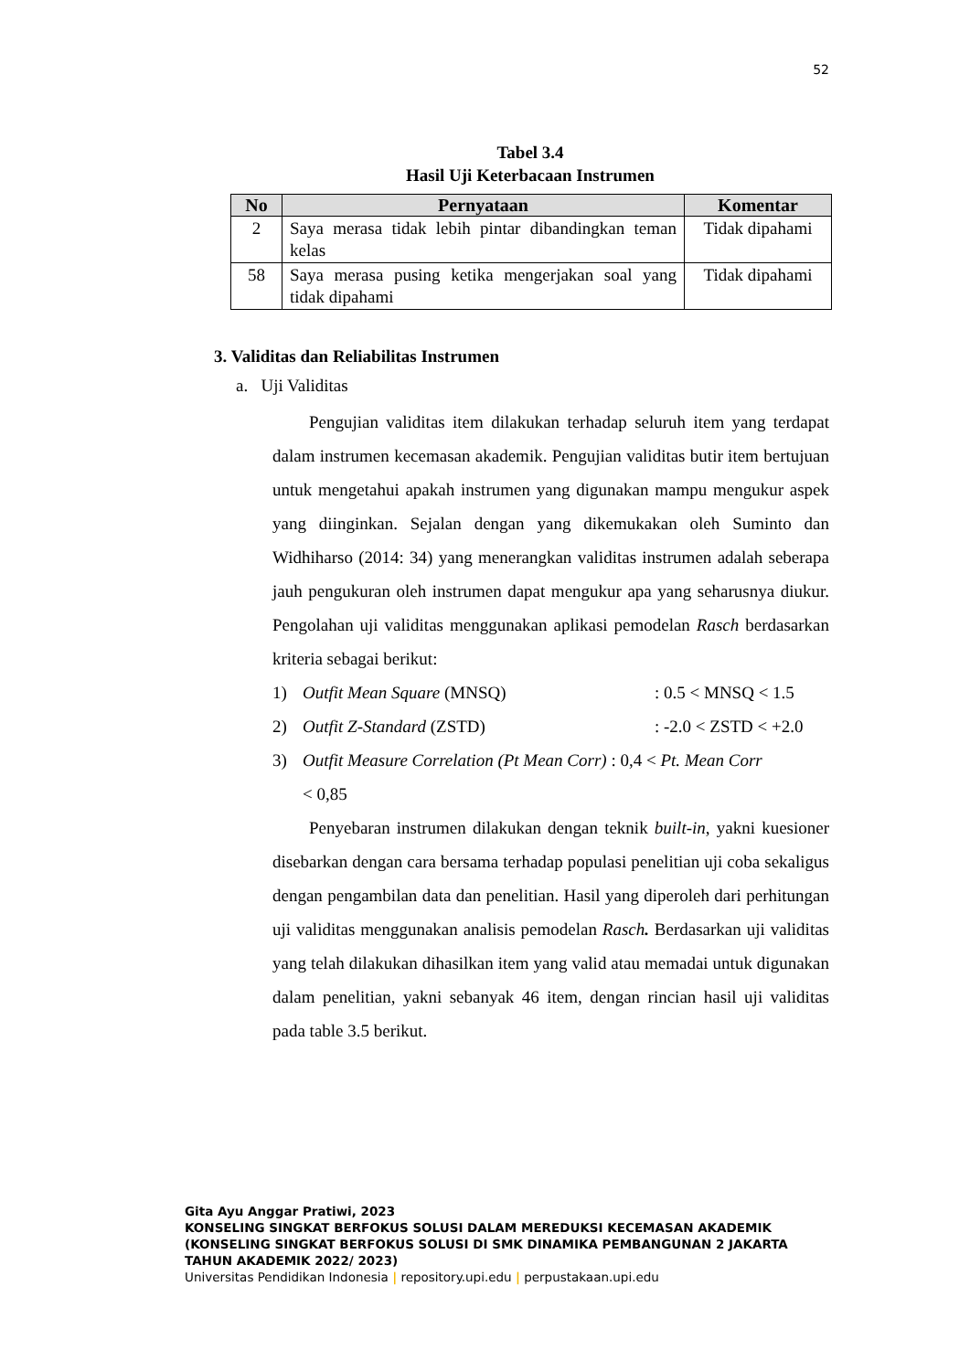52
Tabel 3.4
Hasil Uji Keterbacaan Instrumen
| No | Pernyataan | Komentar |
| --- | --- | --- |
| 2 | Saya merasa tidak lebih pintar dibandingkan teman kelas | Tidak dipahami |
| 58 | Saya merasa pusing ketika mengerjakan soal yang tidak dipahami | Tidak dipahami |
3. Validitas dan Reliabilitas Instrumen
a. Uji Validitas
Pengujian validitas item dilakukan terhadap seluruh item yang terdapat dalam instrumen kecemasan akademik. Pengujian validitas butir item bertujuan untuk mengetahui apakah instrumen yang digunakan mampu mengukur aspek yang diinginkan. Sejalan dengan yang dikemukakan oleh Suminto dan Widhiharso (2014: 34) yang menerangkan validitas instrumen adalah seberapa jauh pengukuran oleh instrumen dapat mengukur apa yang seharusnya diukur. Pengolahan uji validitas menggunakan aplikasi pemodelan Rasch berdasarkan kriteria sebagai berikut:
1) Outfit Mean Square (MNSQ): 0.5 < MNSQ < 1.5
2) Outfit Z-Standard (ZSTD): -2.0 < ZSTD < +2.0
3) Outfit Measure Correlation (Pt Mean Corr) : 0,4 < Pt. Mean Corr
< 0,85
Penyebaran instrumen dilakukan dengan teknik built-in, yakni kuesioner disebarkan dengan cara bersama terhadap populasi penelitian uji coba sekaligus dengan pengambilan data dan penelitian. Hasil yang diperoleh dari perhitungan uji validitas menggunakan analisis pemodelan Rasch. Berdasarkan uji validitas yang telah dilakukan dihasilkan item yang valid atau memadai untuk digunakan dalam penelitian, yakni sebanyak 46 item, dengan rincian hasil uji validitas pada table 3.5 berikut.
Gita Ayu Anggar Pratiwi, 2023
KONSELING SINGKAT BERFOKUS SOLUSI DALAM MEREDUKSI KECEMASAN AKADEMIK
(KONSELING SINGKAT BERFOKUS SOLUSI DI SMK DINAMIKA PEMBANGUNAN 2 JAKARTA
TAHUN AKADEMIK 2022/ 2023)
Universitas Pendidikan Indonesia | repository.upi.edu | perpustakaan.upi.edu